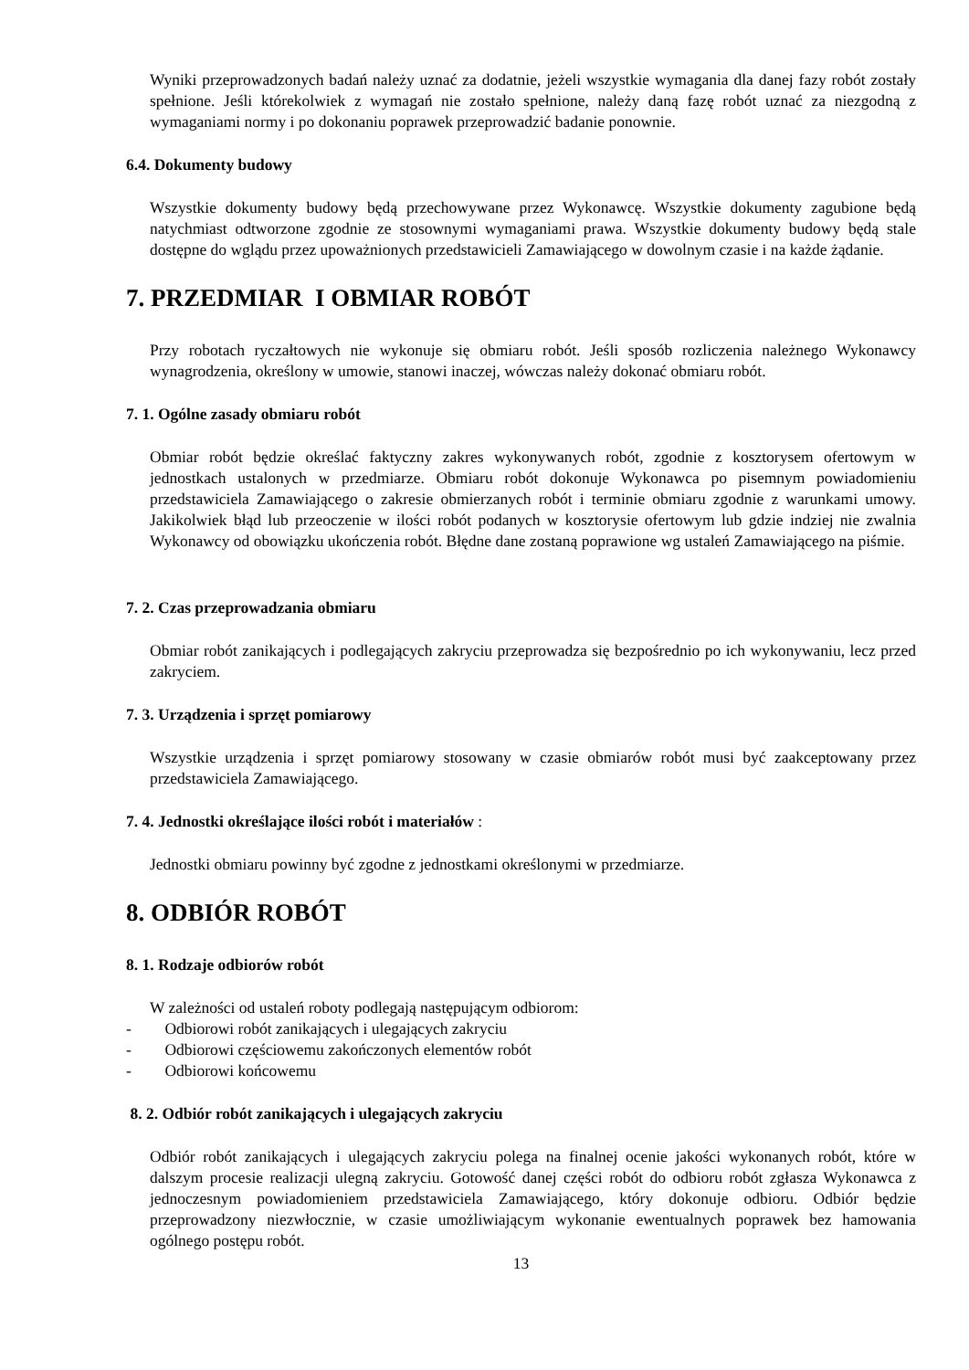Wyniki przeprowadzonych badań należy uznać za dodatnie, jeżeli wszystkie wymagania dla danej fazy robót zostały spełnione. Jeśli którekolwiek z wymagań nie zostało spełnione, należy daną fazę robót uznać za niezgodną z wymaganiami normy i po dokonaniu poprawek przeprowadzić badanie ponownie.
6.4. Dokumenty budowy
Wszystkie dokumenty budowy będą przechowywane przez Wykonawcę. Wszystkie dokumenty zagubione będą natychmiast odtworzone zgodnie ze stosownymi wymaganiami prawa. Wszystkie dokumenty budowy będą stale dostępne do wglądu przez upoważnionych przedstawicieli Zamawiającego w dowolnym czasie i na każde żądanie.
7. PRZEDMIAR I OBMIAR ROBÓT
Przy robotach ryczałtowych nie wykonuje się obmiaru robót. Jeśli sposób rozliczenia należnego Wykonawcy wynagrodzenia, określony w umowie, stanowi inaczej, wówczas należy dokonać obmiaru robót.
7. 1. Ogólne zasady obmiaru robót
Obmiar robót będzie określać faktyczny zakres wykonywanych robót, zgodnie z kosztorysem ofertowym w jednostkach ustalonych w przedmiarze. Obmiaru robót dokonuje Wykonawca po pisemnym powiadomieniu przedstawiciela Zamawiającego o zakresie obmierzanych robót i terminie obmiaru zgodnie z warunkami umowy. Jakikolwiek błąd lub przeoczenie w ilości robót podanych w kosztorysie ofertowym lub gdzie indziej nie zwalnia Wykonawcy od obowiązku ukończenia robót. Błędne dane zostaną poprawione wg ustaleń Zamawiającego na piśmie.
7. 2. Czas przeprowadzania obmiaru
Obmiar robót zanikających i podlegających zakryciu przeprowadza się bezpośrednio po ich wykonywaniu, lecz przed zakryciem.
7. 3. Urządzenia i sprzęt pomiarowy
Wszystkie urządzenia i sprzęt pomiarowy stosowany w czasie obmiarów robót musi być zaakceptowany przez przedstawiciela Zamawiającego.
7. 4. Jednostki określające ilości robót i materiałów :
Jednostki obmiaru powinny być zgodne z jednostkami określonymi w przedmiarze.
8. ODBIÓR ROBÓT
8. 1. Rodzaje odbiorów robót
W zależności od ustaleń roboty podlegają następującym odbiorom:
- Odbiorowi robót zanikających i ulegających zakryciu
- Odbiorowi częściowemu zakończonych elementów robót
- Odbiorowi końcowemu
8. 2. Odbiór robót zanikających i ulegających zakryciu
Odbiór robót zanikających i ulegających zakryciu polega na finalnej ocenie jakości wykonanych robót, które w dalszym procesie realizacji ulegną zakryciu. Gotowość danej części robót do odbioru robót zgłasza Wykonawca z jednoczesnym powiadomieniem przedstawiciela Zamawiającego, który dokonuje odbioru. Odbiór będzie przeprowadzony niezwłocznie, w czasie umożliwiającym wykonanie ewentualnych poprawek bez hamowania ogólnego postępu robót.
13